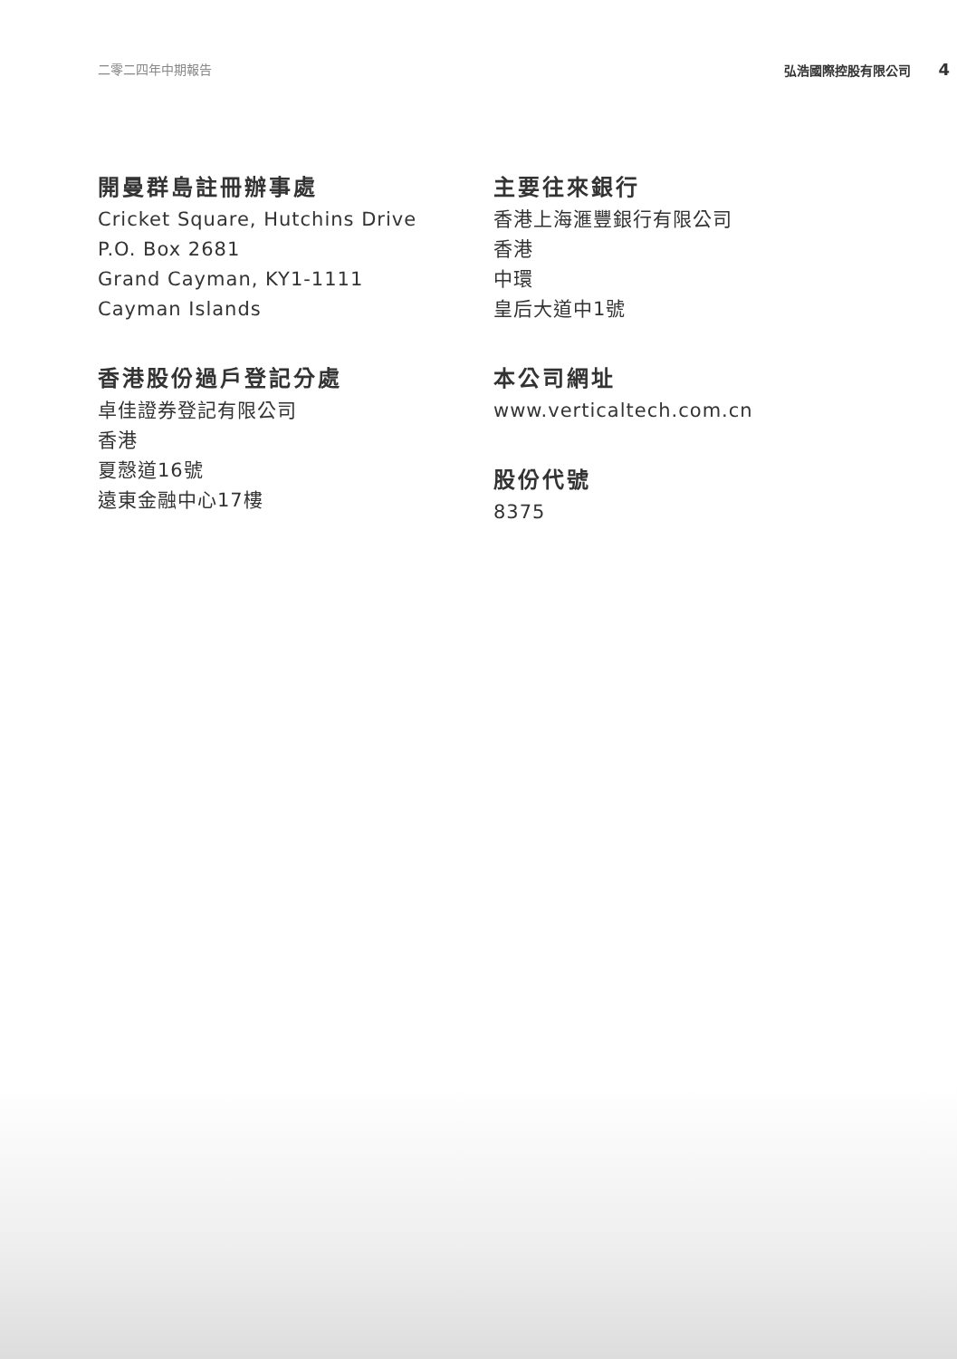二零二四年中期報告 弘浩國際控股有限公司 4
開曼群島註冊辦事處
Cricket Square, Hutchins Drive
P.O. Box 2681
Grand Cayman, KY1-1111
Cayman Islands
香港股份過戶登記分處
卓佳證券登記有限公司
香港
夏慤道16號
遠東金融中心17樓
主要往來銀行
香港上海滙豐銀行有限公司
香港
中環
皇后大道中1號
本公司網址
www.verticaltech.com.cn
股份代號
8375